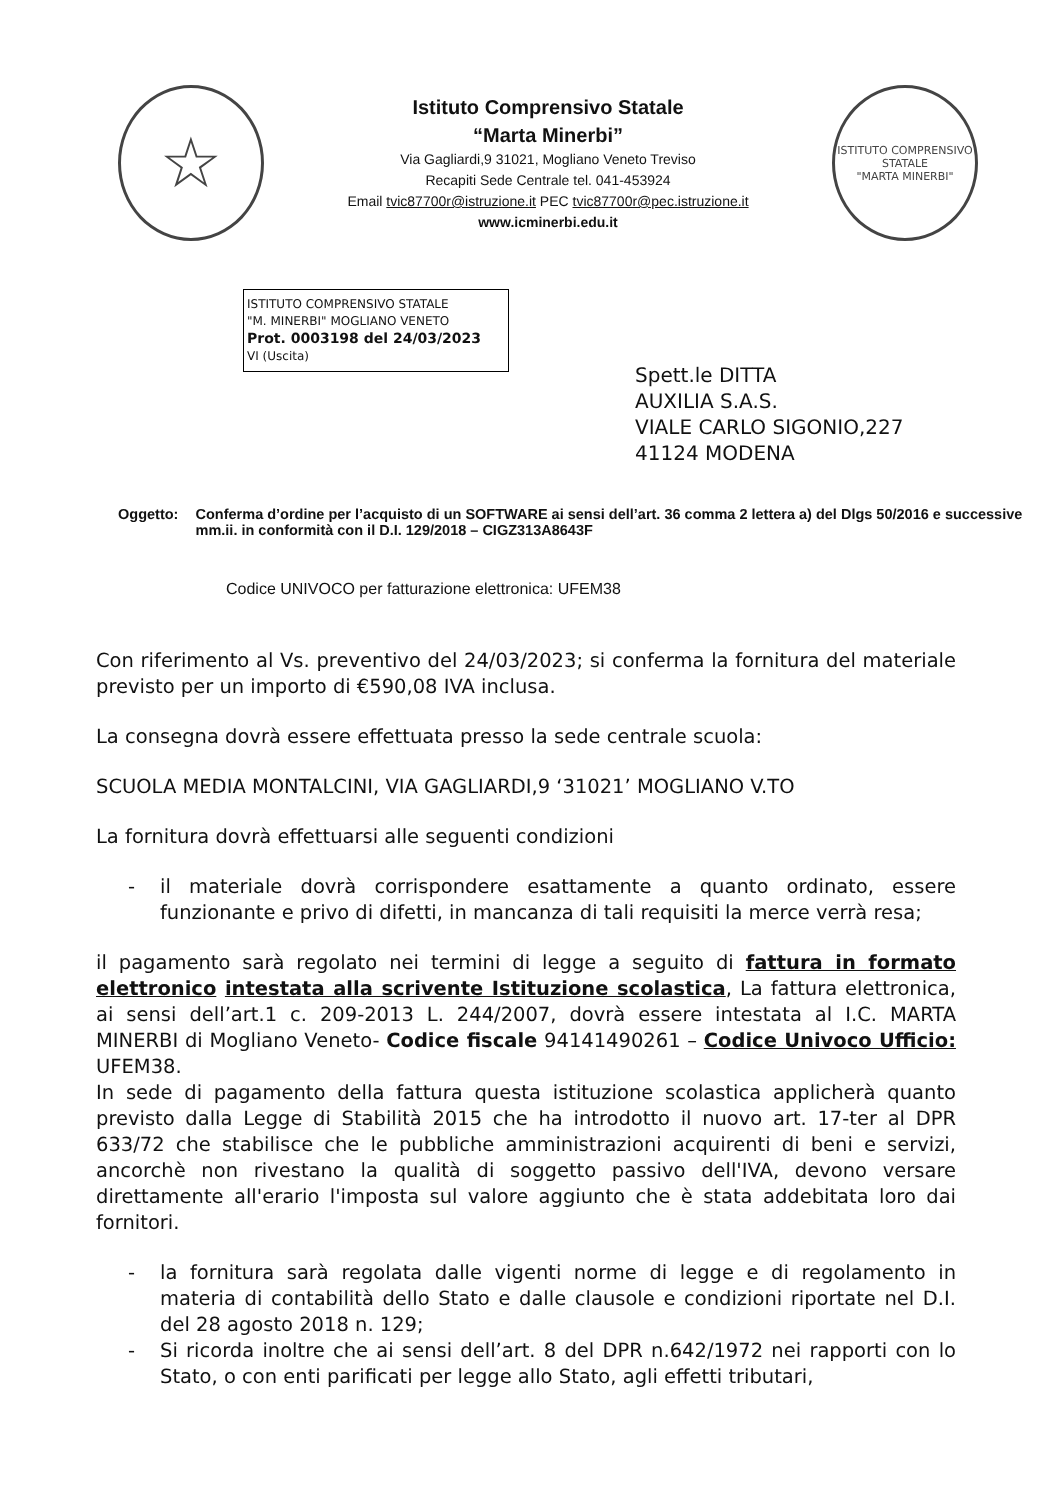☆
Istituto Comprensivo Statale
“Marta Minerbi”
Via Gagliardi,9 31021, Mogliano Veneto Treviso
Recapiti Sede Centrale tel. 041-453924
Email tvic87700r@istruzione.it PEC tvic87700r@pec.istruzione.it
www.icminerbi.edu.it
ISTITUTO COMPRENSIVO STATALE
"MARTA MINERBI"
ISTITUTO COMPRENSIVO STATALE
"M. MINERBI" MOGLIANO VENETO
Prot. 0003198 del 24/03/2023
VI (Uscita)
Spett.le DITTA
AUXILIA S.A.S.
VIALE CARLO SIGONIO,227
41124 MODENA
Oggetto: Conferma d’ordine per l’acquisto di un SOFTWARE ai sensi dell’art. 36 comma 2 lettera a) del Dlgs 50/2016 e successive mm.ii. in conformità con il D.I. 129/2018 – CIGZ313A8643F
Codice UNIVOCO per fatturazione elettronica: UFEM38
Con riferimento al Vs. preventivo del 24/03/2023; si conferma la fornitura del materiale previsto per un importo di €590,08 IVA inclusa.
La consegna dovrà essere effettuata presso la sede centrale scuola:
SCUOLA MEDIA MONTALCINI, VIA GAGLIARDI,9 ‘31021’ MOGLIANO V.TO
La fornitura dovrà effettuarsi alle seguenti condizioni
- il materiale dovrà corrispondere esattamente a quanto ordinato, essere funzionante e privo di difetti, in mancanza di tali requisiti la merce verrà resa;
il pagamento sarà regolato nei termini di legge a seguito di fattura in formato elettronico intestata alla scrivente Istituzione scolastica, La fattura elettronica, ai sensi dell’art.1 c. 209-2013 L. 244/2007, dovrà essere intestata al I.C. MARTA MINERBI di Mogliano Veneto- Codice fiscale 94141490261 – Codice Univoco Ufficio: UFEM38.
In sede di pagamento della fattura questa istituzione scolastica applicherà quanto previsto dalla Legge di Stabilità 2015 che ha introdotto il nuovo art. 17-ter al DPR 633/72 che stabilisce che le pubbliche amministrazioni acquirenti di beni e servizi, ancorchè non rivestano la qualità di soggetto passivo dell'IVA, devono versare direttamente all'erario l'imposta sul valore aggiunto che è stata addebitata loro dai fornitori.
- la fornitura sarà regolata dalle vigenti norme di legge e di regolamento in materia di contabilità dello Stato e dalle clausole e condizioni riportate nel D.I. del 28 agosto 2018 n. 129;
- Si ricorda inoltre che ai sensi dell’art. 8 del DPR n.642/1972 nei rapporti con lo Stato, o con enti parificati per legge allo Stato, agli effetti tributari,